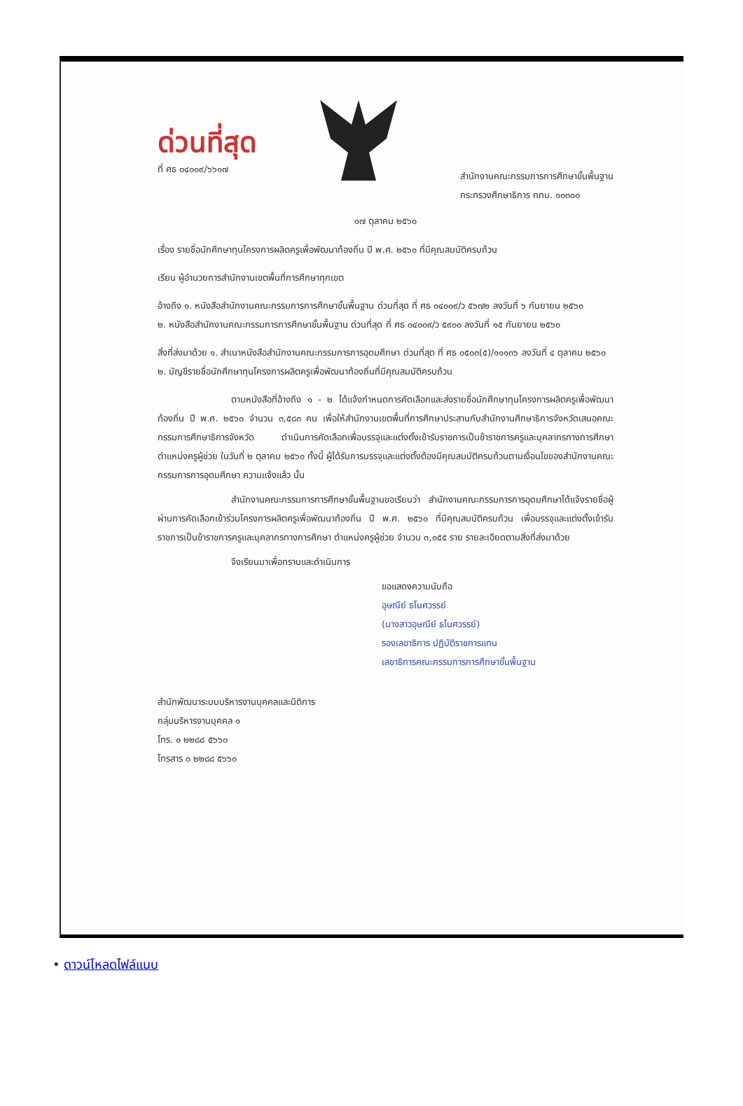ด่วนที่สุด
ที่ ศธ ๐๔๐๐๙/๖๖๑๗
สำนักงานคณะกรรมการการศึกษาขั้นพื้นฐาน
กระทรวงศึกษาธิการ กทม. ๑๐๓๐๐
๑๗ ตุลาคม ๒๕๖๐
เรื่อง รายชื่อนักศึกษาทุนโครงการผลิตครูเพื่อพัฒนาท้องถิ่น ปี พ.ศ. ๒๕๖๐ ที่มีคุณสมบัติครบถ้วน
เรียน ผู้อำนวยการสำนักงานเขตพื้นที่การศึกษาทุกเขต
อ้างถึง ๑. หนังสือสำนักงานคณะกรรมการการศึกษาขั้นพื้นฐาน ด่วนที่สุด ที่ ศธ ๐๔๐๐๙/ว ๕๖๗๒ ลงวันที่ ๖ กันยายน ๒๕๖๐
๒. หนังสือสำนักงานคณะกรรมการการศึกษาขั้นพื้นฐาน ด่วนที่สุด ที่ ศธ ๐๔๐๐๙/ว ๕๙๐๐ ลงวันที่ ๑๕ กันยายน ๒๕๖๐
สิ่งที่ส่งมาด้วย ๑. สำเนาหนังสือสำนักงานคณะกรรมการการอุดมศึกษา ด่วนที่สุด ที่ ศธ ๐๕๐๓(๕)/๑๑๑๓๖ ลงวันที่ ๔ ตุลาคม ๒๕๖๐
๒. บัญชีรายชื่อนักศึกษาทุนโครงการผลิตครูเพื่อพัฒนาท้องถิ่นที่มีคุณสมบัติครบถ้วน
ตามหนังสือที่อ้างถึง ๑ - ๒ ได้แจ้งกำหนดการคัดเลือกและส่งรายชื่อนักศึกษาทุนโครงการผลิตครูเพื่อพัฒนาท้องถิ่น ปี พ.ศ. ๒๕๖๐ จำนวน ๓,๕๘๓ คน เพื่อให้สำนักงานเขตพื้นที่การศึกษาประสานกับสำนักงานศึกษาธิการจังหวัดเสนอคณะกรรมการศึกษาธิการจังหวัด ดำเนินการคัดเลือกเพื่อบรรจุและแต่งตั้งเข้ารับราชการเป็นข้าราชการครูและบุคลากรทางการศึกษา ตำแหน่งครูผู้ช่วย ในวันที่ ๒ ตุลาคม ๒๕๖๐ ทั้งนี้ ผู้ได้รับการบรรจุและแต่งตั้งต้องมีคุณสมบัติครบถ้วนตามเงื่อนไขของสำนักงานคณะกรรมการการอุดมศึกษา ความแจ้งแล้ว นั้น
สำนักงานคณะกรรมการการศึกษาขั้นพื้นฐานขอเรียนว่า สำนักงานคณะกรรมการการอุดมศึกษาได้แจ้งรายชื่อผู้ผ่านการคัดเลือกเข้าร่วมโครงการผลิตครูเพื่อพัฒนาท้องถิ่น ปี พ.ศ. ๒๕๖๐ ที่มีคุณสมบัติครบถ้วน เพื่อบรรจุและแต่งตั้งเข้ารับราชการเป็นข้าราชการครูและบุคลากรทางการศึกษา ตำแหน่งครูผู้ช่วย จำนวน ๓,๐๕๕ ราย รายละเอียดตามสิ่งที่ส่งมาด้วย
จึงเรียนมาเพื่อทราบและดำเนินการ
ขอแสดงความนับถือ
อุษณีย์ ธโนศวรรย์
(นางสาวอุษณีย์ ธโนศวรรย์)
รองเลขาธิการ ปฏิบัติราชการแทน
เลขาธิการคณะกรรมการการศึกษาขั้นพื้นฐาน
สำนักพัฒนาระบบบริหารงานบุคคลและนิติการ
กลุ่มบริหารงานบุคคล ๑
โทร. ๐ ๒๒๘๘ ๕๖๖๐
โทรสาร ๐ ๒๒๘๘ ๕๖๖๐
• ดาวน์โหลดไฟล์แนบ